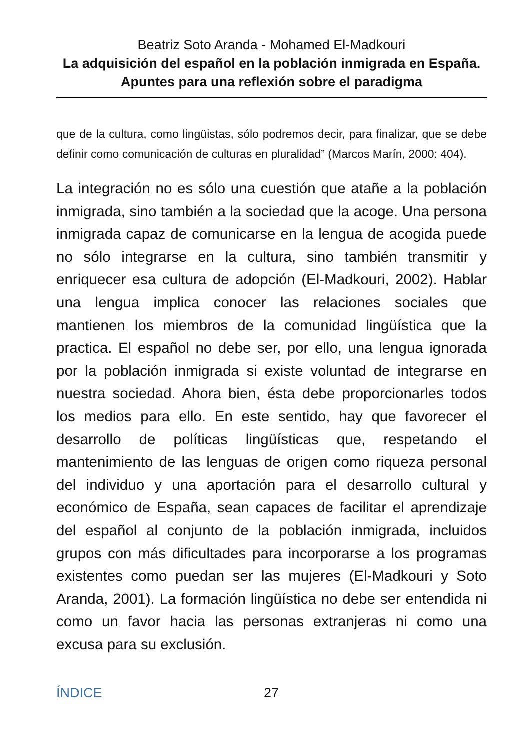Beatriz Soto Aranda - Mohamed El-Madkouri
La adquisición del español en la población inmigrada en España. Apuntes para una reflexión sobre el paradigma
que de la cultura, como lingüistas, sólo podremos decir, para finalizar, que se debe definir como comunicación de culturas en pluralidad” (Marcos Marín, 2000: 404).
La integración no es sólo una cuestión que atañe a la población inmigrada, sino también a la sociedad que la acoge. Una persona inmigrada capaz de comunicarse en la lengua de acogida puede no sólo integrarse en la cultura, sino también transmitir y enriquecer esa cultura de adopción (El-Madkouri, 2002). Hablar una lengua implica conocer las relaciones sociales que mantienen los miembros de la comunidad lingüística que la practica. El español no debe ser, por ello, una lengua ignorada por la población inmigrada si existe voluntad de integrarse en nuestra sociedad. Ahora bien, ésta debe proporcionarles todos los medios para ello. En este sentido, hay que favorecer el desarrollo de políticas lingüísticas que, respetando el mantenimiento de las lenguas de origen como riqueza personal del individuo y una aportación para el desarrollo cultural y económico de España, sean capaces de facilitar el aprendizaje del español al conjunto de la población inmigrada, incluidos grupos con más dificultades para incorporarse a los programas existentes como puedan ser las mujeres (El-Madkouri y Soto Aranda, 2001). La formación lingüística no debe ser entendida ni como un favor hacia las personas extranjeras ni como una excusa para su exclusión.
ÍNDICE 27